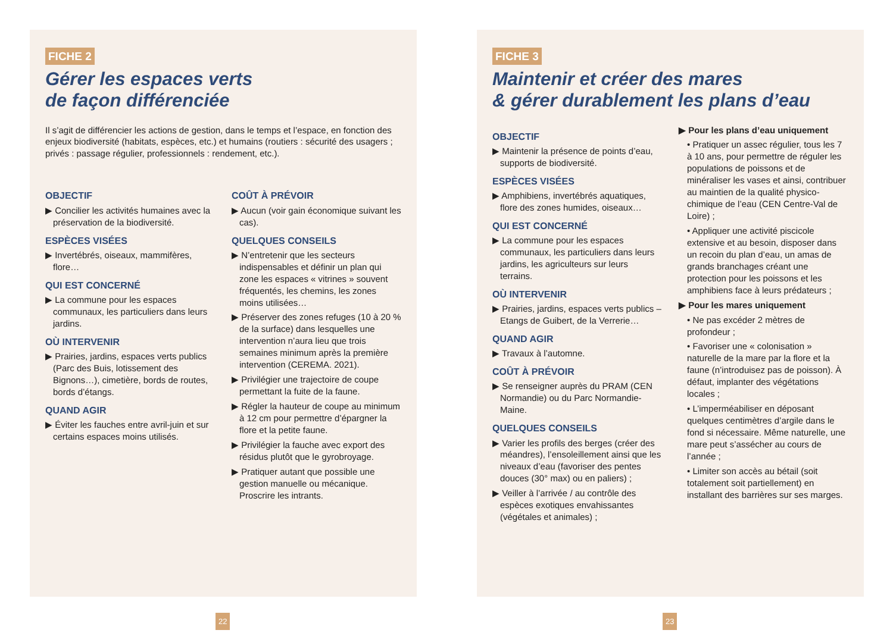FICHE 2
Gérer les espaces verts
de façon différenciée
Il s’agit de différencier les actions de gestion, dans le temps et l’espace, en fonction des enjeux biodiversité (habitats, espèces, etc.) et humains (routiers : sécurité des usagers ; privés : passage régulier, professionnels : rendement, etc.).
OBJECTIF
▶ Concilier les activités humaines avec la préservation de la biodiversité.
ESPÈCES VISÉES
▶ Invertébrés, oiseaux, mammifères, flore…
QUI EST CONCERNÉ
▶ La commune pour les espaces communaux, les particuliers dans leurs jardins.
OÙ INTERVENIR
▶ Prairies, jardins, espaces verts publics (Parc des Buis, lotissement des Bignons…), cimetière, bords de routes, bords d’étangs.
QUAND AGIR
▶ Éviter les fauches entre avril-juin et sur certains espaces moins utilisés.
COÛT À PRÉVOIR
▶ Aucun (voir gain économique suivant les cas).
QUELQUES CONSEILS
▶ N’entretenir que les secteurs indispensables et définir un plan qui zone les espaces « vitrines » souvent fréquentés, les chemins, les zones moins utilisées…
▶ Préserver des zones refuges (10 à 20 % de la surface) dans lesquelles une intervention n’aura lieu que trois semaines minimum après la première intervention (CEREMA. 2021).
▶ Privilégier une trajectoire de coupe permettant la fuite de la faune.
▶ Régler la hauteur de coupe au minimum à 12 cm pour permettre d’épargner la flore et la petite faune.
▶ Privilégier la fauche avec export des résidus plutôt que le gyrobroyage.
▶ Pratiquer autant que possible une gestion manuelle ou mécanique. Proscrire les intrants.
FICHE 3
Maintenir et créer des mares
& gérer durablement les plans d’eau
OBJECTIF
▶ Maintenir la présence de points d’eau, supports de biodiversité.
ESPÈCES VISÉES
▶ Amphibiens, invertébrés aquatiques, flore des zones humides, oiseaux…
QUI EST CONCERNÉ
▶ La commune pour les espaces communaux, les particuliers dans leurs jardins, les agriculteurs sur leurs terrains.
OÙ INTERVENIR
▶ Prairies, jardins, espaces verts publics – Etangs de Guibert, de la Verrerie…
QUAND AGIR
▶ Travaux à l’automne.
COÛT À PRÉVOIR
▶ Se renseigner auprès du PRAM (CEN Normandie) ou du Parc Normandie-Maine.
QUELQUES CONSEILS
▶ Varier les profils des berges (créer des méandres), l’ensoleillement ainsi que les niveaux d’eau (favoriser des pentes douces (30° max) ou en paliers) ;
▶ Veiller à l’arrivée / au contrôle des espèces exotiques envahissantes (végétales et animales) ;
▶ Pour les plans d’eau uniquement
• Pratiquer un assec régulier, tous les 7 à 10 ans, pour permettre de réguler les populations de poissons et de minéraliser les vases et ainsi, contribuer au maintien de la qualité physico-chimique de l’eau (CEN Centre-Val de Loire) ;
• Appliquer une activité piscicole extensive et au besoin, disposer dans un recoin du plan d’eau, un amas de grands branchages créant une protection pour les poissons et les amphibiens face à leurs prédateurs ;
▶ Pour les mares uniquement
• Ne pas excéder 2 mètres de profondeur ;
• Favoriser une « colonisation » naturelle de la mare par la flore et la faune (n’introduisez pas de poisson). À défaut, implanter des végétations locales ;
• L’imperméabiliser en déposant quelques centimètres d’argile dans le fond si nécessaire. Même naturelle, une mare peut s’assécher au cours de l’année ;
• Limiter son accès au bétail (soit totalement soit partiellement) en installant des barrières sur ses marges.
22 23